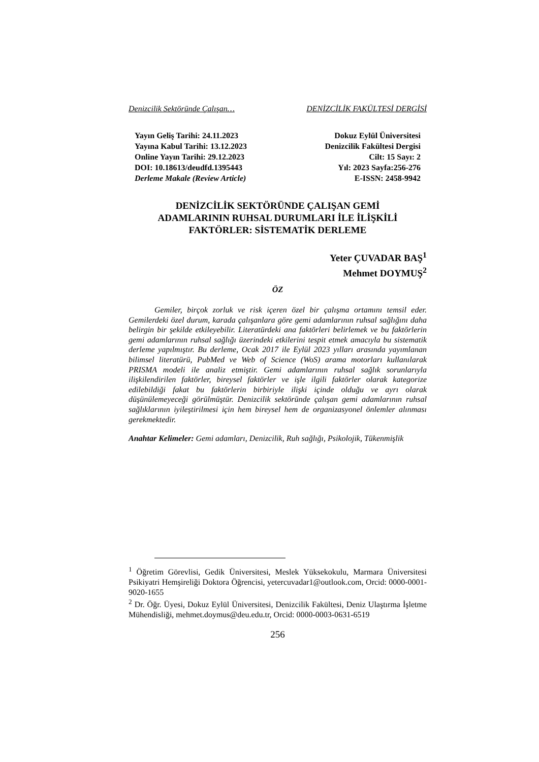Denizcilik Sektöründe Çalışan… DENİZCİLİK FAKÜLTESİ DERGİSİ
Yayın Geliş Tarihi: 24.11.2023
Yayına Kabul Tarihi: 13.12.2023
Online Yayın Tarihi: 29.12.2023
DOI: 10.18613/deudfd.1395443
Derleme Makale (Review Article)
Dokuz Eylül Üniversitesi
Denizcilik Fakültesi Dergisi
Cilt: 15 Sayı: 2
Yıl: 2023 Sayfa:256-276
E-ISSN: 2458-9942
DENİZCİLİK SEKTÖRÜNDE ÇALIŞAN GEMİ
ADAMLARININ RUHSAL DURUMLARI İLE İLİŞKİLİ
FAKTÖRLER: SİSTEMATİK DERLEME
Yeter ÇUVADAR BAŞ<sup>1</sup>
Mehmet DOYMUŞ<sup>2</sup>
ÖZ
Gemiler, birçok zorluk ve risk içeren özel bir çalışma ortamını temsil eder. Gemilerdeki özel durum, karada çalışanlara göre gemi adamlarının ruhsal sağlığını daha belirgin bir şekilde etkileyebilir. Literatürdeki ana faktörleri belirlemek ve bu faktörlerin gemi adamlarının ruhsal sağlığı üzerindeki etkilerini tespit etmek amacıyla bu sistematik derleme yapılmıştır. Bu derleme, Ocak 2017 ile Eylül 2023 yılları arasında yayımlanan bilimsel literatürü, PubMed ve Web of Science (WoS) arama motorları kullanılarak PRISMA modeli ile analiz etmiştir. Gemi adamlarının ruhsal sağlık sorunlarıyla ilişkilendirilen faktörler, bireysel faktörler ve işle ilgili faktörler olarak kategorize edilebildiği fakat bu faktörlerin birbiriyle ilişki içinde olduğu ve ayrı olarak düşünülemeyeceği görülmüştür. Denizcilik sektöründe çalışan gemi adamlarının ruhsal sağlıklarının iyileştirilmesi için hem bireysel hem de organizasyonel önlemler alınması gerekmektedir.
Anahtar Kelimeler: Gemi adamları, Denizcilik, Ruh sağlığı, Psikolojik, Tükenmişlik
<sup>1</sup> Öğretim Görevlisi, Gedik Üniversitesi, Meslek Yüksekokulu, Marmara Üniversitesi Psikiyatri Hemşireliği Doktora Öğrencisi, yetercuvadar1@outlook.com, Orcid: 0000-0001-9020-1655
<sup>2</sup> Dr. Öğr. Üyesi, Dokuz Eylül Üniversitesi, Denizcilik Fakültesi, Deniz Ulaştırma İşletme Mühendisliği, mehmet.doymus@deu.edu.tr, Orcid: 0000-0003-0631-6519
256